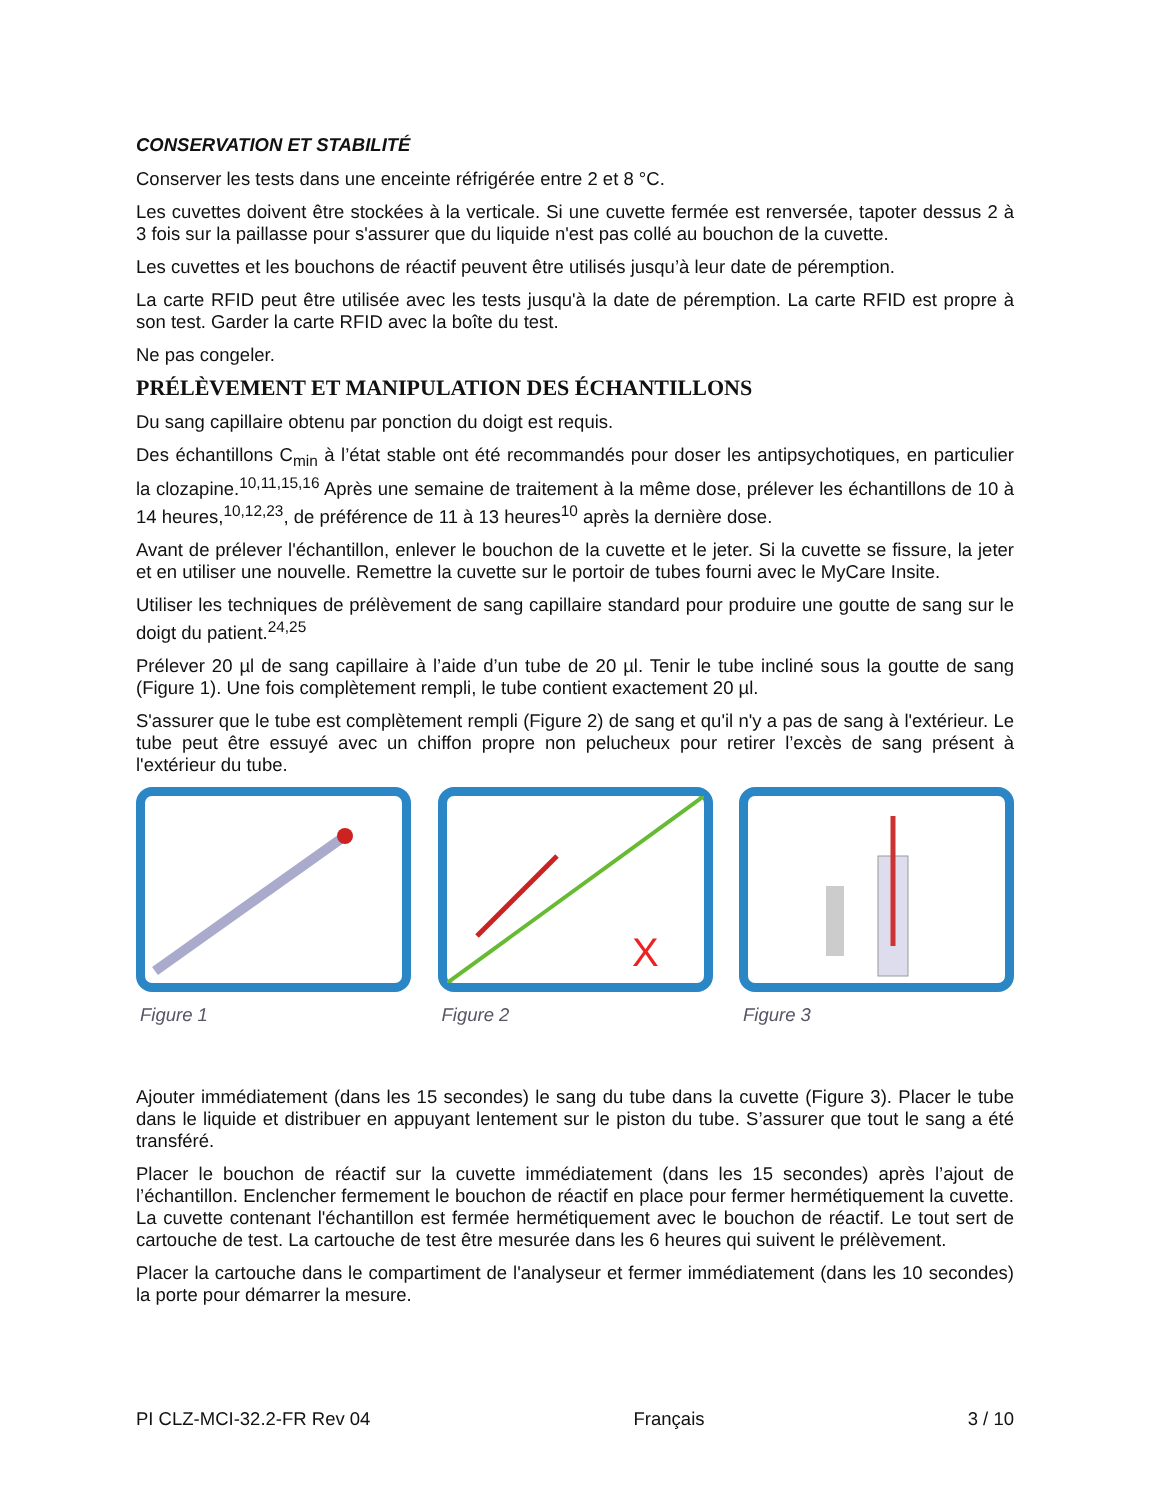CONSERVATION ET STABILITÉ
Conserver les tests dans une enceinte réfrigérée entre 2 et 8 °C.
Les cuvettes doivent être stockées à la verticale. Si une cuvette fermée est renversée, tapoter dessus 2 à 3 fois sur la paillasse pour s'assurer que du liquide n'est pas collé au bouchon de la cuvette.
Les cuvettes et les bouchons de réactif peuvent être utilisés jusqu’à leur date de péremption.
La carte RFID peut être utilisée avec les tests jusqu'à la date de péremption. La carte RFID est propre à son test. Garder la carte RFID avec la boîte du test.
Ne pas congeler.
PRÉLÈVEMENT ET MANIPULATION DES ÉCHANTILLONS
Du sang capillaire obtenu par ponction du doigt est requis.
Des échantillons C<sub>min</sub> à l’état stable ont été recommandés pour doser les antipsychotiques, en particulier la clozapine.<sup>10,11,15,16</sup> Après une semaine de traitement à la même dose, prélever les échantillons de 10 à 14 heures,<sup>10,12,23</sup>, de préférence de 11 à 13 heures<sup>10</sup> après la dernière dose.
Avant de prélever l'échantillon, enlever le bouchon de la cuvette et le jeter. Si la cuvette se fissure, la jeter et en utiliser une nouvelle. Remettre la cuvette sur le portoir de tubes fourni avec le MyCare Insite.
Utiliser les techniques de prélèvement de sang capillaire standard pour produire une goutte de sang sur le doigt du patient.<sup>24,25</sup>
Prélever 20 µl de sang capillaire à l’aide d’un tube de 20 µl. Tenir le tube incliné sous la goutte de sang (Figure 1). Une fois complètement rempli, le tube contient exactement 20 µl.
S'assurer que le tube est complètement rempli (Figure 2) de sang et qu'il n'y a pas de sang à l'extérieur. Le tube peut être essuyé avec un chiffon propre non pelucheux pour retirer l’excès de sang présent à l'extérieur du tube.
Figure 1
X
Figure 2
Figure 3
Ajouter immédiatement (dans les 15 secondes) le sang du tube dans la cuvette (Figure 3). Placer le tube dans le liquide et distribuer en appuyant lentement sur le piston du tube. S’assurer que tout le sang a été transféré.
Placer le bouchon de réactif sur la cuvette immédiatement (dans les 15 secondes) après l’ajout de l’échantillon. Enclencher fermement le bouchon de réactif en place pour fermer hermétiquement la cuvette. La cuvette contenant l'échantillon est fermée hermétiquement avec le bouchon de réactif. Le tout sert de cartouche de test. La cartouche de test être mesurée dans les 6 heures qui suivent le prélèvement.
Placer la cartouche dans le compartiment de l'analyseur et fermer immédiatement (dans les 10 secondes) la porte pour démarrer la mesure.
PI CLZ-MCI-32.2-FR Rev 04 Français 3 / 10